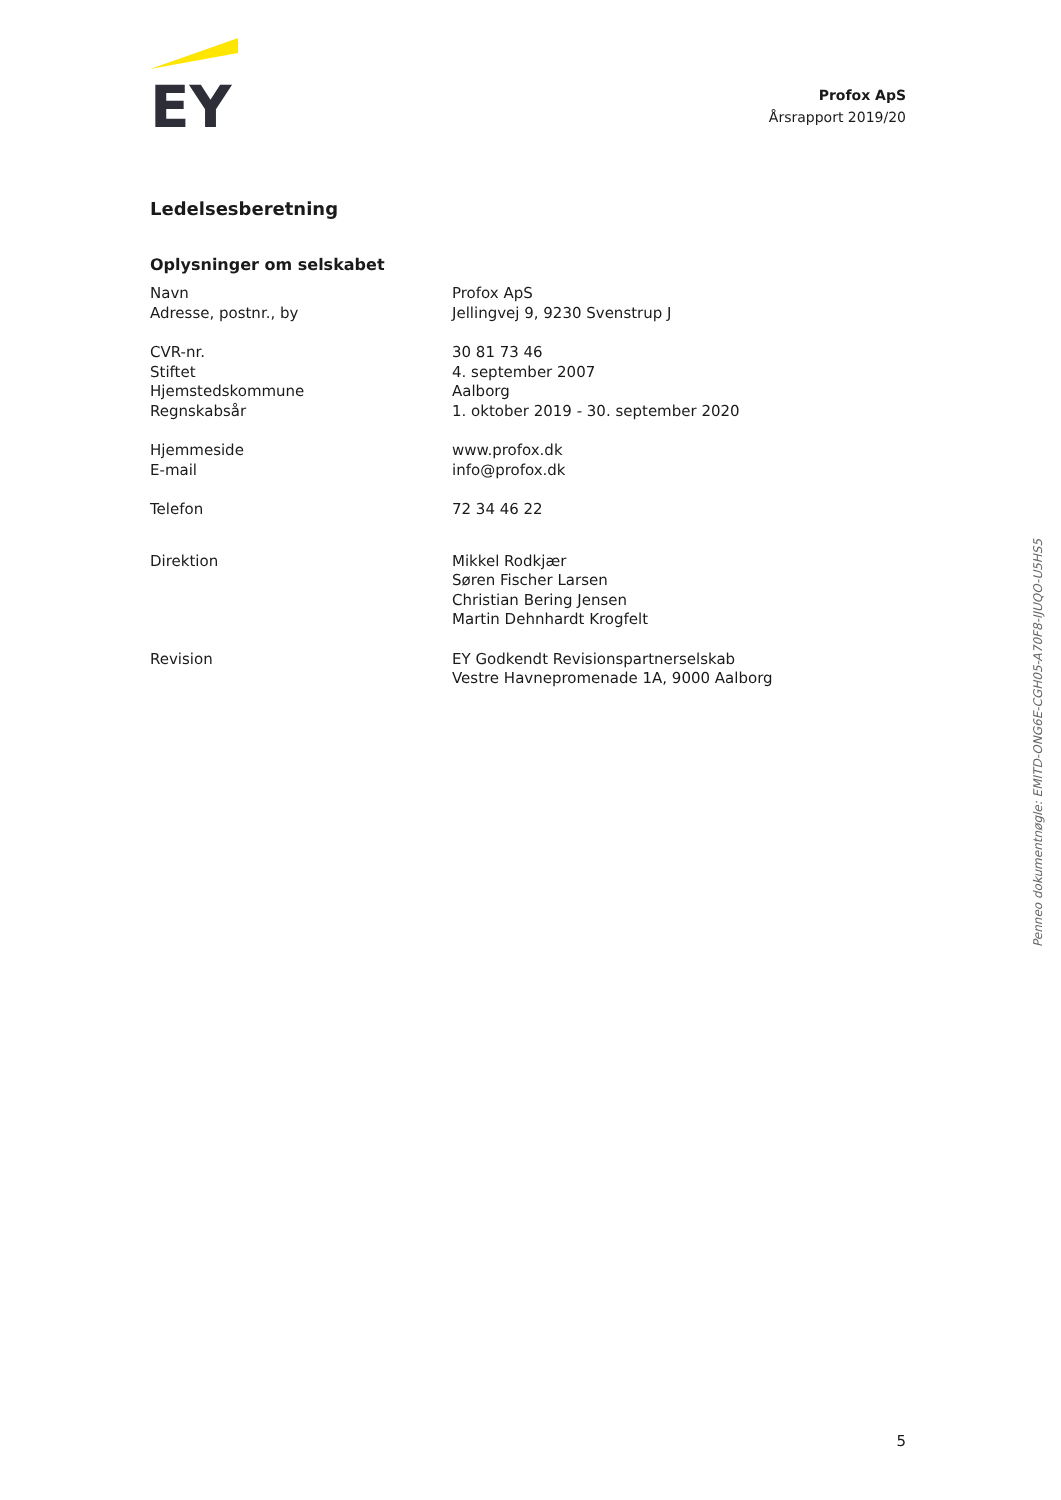EY
Profox ApS
Årsrapport 2019/20
Ledelsesberetning
Oplysninger om selskabet
| Navn | Profox ApS |
| Adresse, postnr., by | Jellingvej 9, 9230 Svenstrup J |
| CVR-nr. | 30 81 73 46 |
| Stiftet | 4. september 2007 |
| Hjemstedskommune | Aalborg |
| Regnskabsår | 1. oktober 2019 - 30. september 2020 |
| Hjemmeside | www.profox.dk |
| E-mail | info@profox.dk |
| Telefon | 72 34 46 22 |
| Direktion | Mikkel Rodkjær Søren Fischer Larsen Christian Bering Jensen Martin Dehnhardt Krogfelt |
| Revision | EY Godkendt Revisionspartnerselskab Vestre Havnepromenade 1A, 9000 Aalborg |
Penneo dokumentnøgle: EMITD-ONG6E-CGH05-A70F8-IJUQO-U5HS5
5